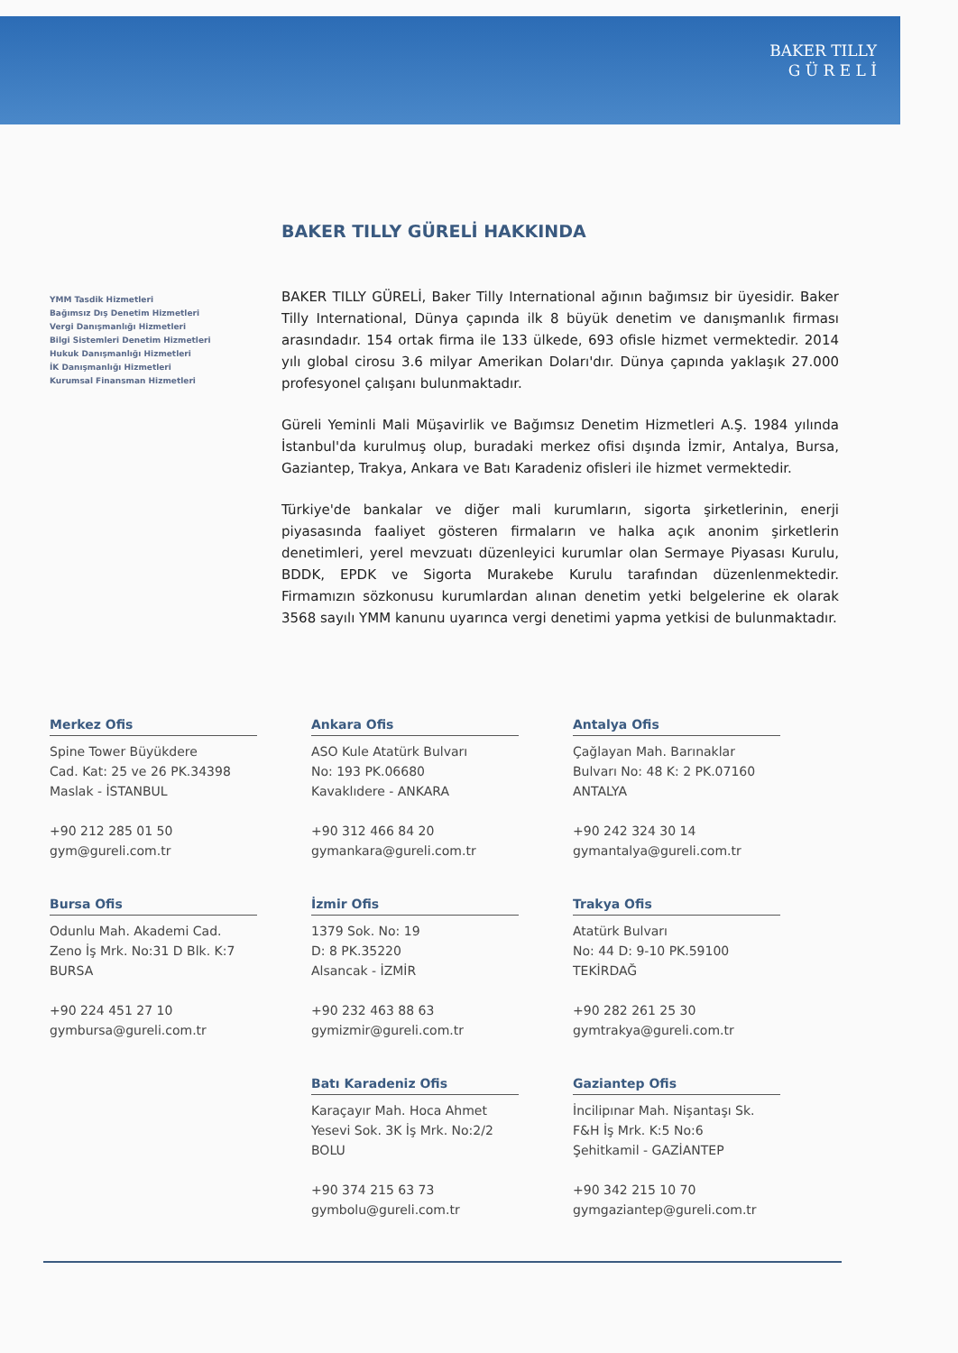BAKER TILLY
G Ü R E L İ
YMM Tasdik Hizmetleri
Bağımsız Dış Denetim Hizmetleri
Vergi Danışmanlığı Hizmetleri
Bilgi Sistemleri Denetim Hizmetleri
Hukuk Danışmanlığı Hizmetleri
İK Danışmanlığı Hizmetleri
Kurumsal Finansman Hizmetleri
BAKER TILLY GÜRELİ HAKKINDA
BAKER TILLY GÜRELİ, Baker Tilly International ağının bağımsız bir üyesidir. Baker Tilly International, Dünya çapında ilk 8 büyük denetim ve danışmanlık firması arasındadır. 154 ortak firma ile 133 ülkede, 693 ofisle hizmet vermektedir. 2014 yılı global cirosu 3.6 milyar Amerikan Doları'dır. Dünya çapında yaklaşık 27.000 profesyonel çalışanı bulunmaktadır.
Güreli Yeminli Mali Müşavirlik ve Bağımsız Denetim Hizmetleri A.Ş. 1984 yılında İstanbul'da kurulmuş olup, buradaki merkez ofisi dışında İzmir, Antalya, Bursa, Gaziantep, Trakya, Ankara ve Batı Karadeniz ofisleri ile hizmet vermektedir.
Türkiye'de bankalar ve diğer mali kurumların, sigorta şirketlerinin, enerji piyasasında faaliyet gösteren firmaların ve halka açık anonim şirketlerin denetimleri, yerel mevzuatı düzenleyici kurumlar olan Sermaye Piyasası Kurulu, BDDK, EPDK ve Sigorta Murakebe Kurulu tarafından düzenlenmektedir. Firmamızın sözkonusu kurumlardan alınan denetim yetki belgelerine ek olarak 3568 sayılı YMM kanunu uyarınca vergi denetimi yapma yetkisi de bulunmaktadır.
Merkez Ofis
Spine Tower Büyükdere
Cad. Kat: 25 ve 26 PK.34398
Maslak - İSTANBUL
+90 212 285 01 50
gym@gureli.com.tr
Ankara Ofis
ASO Kule Atatürk Bulvarı
No: 193 PK.06680
Kavaklıdere - ANKARA
+90 312 466 84 20
gymankara@gureli.com.tr
Antalya Ofis
Çağlayan Mah. Barınaklar
Bulvarı No: 48 K: 2 PK.07160
ANTALYA
+90 242 324 30 14
gymantalya@gureli.com.tr
Bursa Ofis
Odunlu Mah. Akademi Cad.
Zeno İş Mrk. No:31 D Blk. K:7
BURSA
+90 224 451 27 10
gymbursa@gureli.com.tr
İzmir Ofis
1379 Sok. No: 19
D: 8 PK.35220
Alsancak - İZMİR
+90 232 463 88 63
gymizmir@gureli.com.tr
Trakya Ofis
Atatürk Bulvarı
No: 44 D: 9-10 PK.59100
TEKİRDAĞ
+90 282 261 25 30
gymtrakya@gureli.com.tr
Batı Karadeniz Ofis
Karaçayır Mah. Hoca Ahmet
Yesevi Sok. 3K İş Mrk. No:2/2
BOLU
+90 374 215 63 73
gymbolu@gureli.com.tr
Gaziantep Ofis
İncilipınar Mah. Nişantaşı Sk.
F&H İş Mrk. K:5 No:6
Şehitkamil - GAZİANTEP
+90 342 215 10 70
gymgaziantep@gureli.com.tr